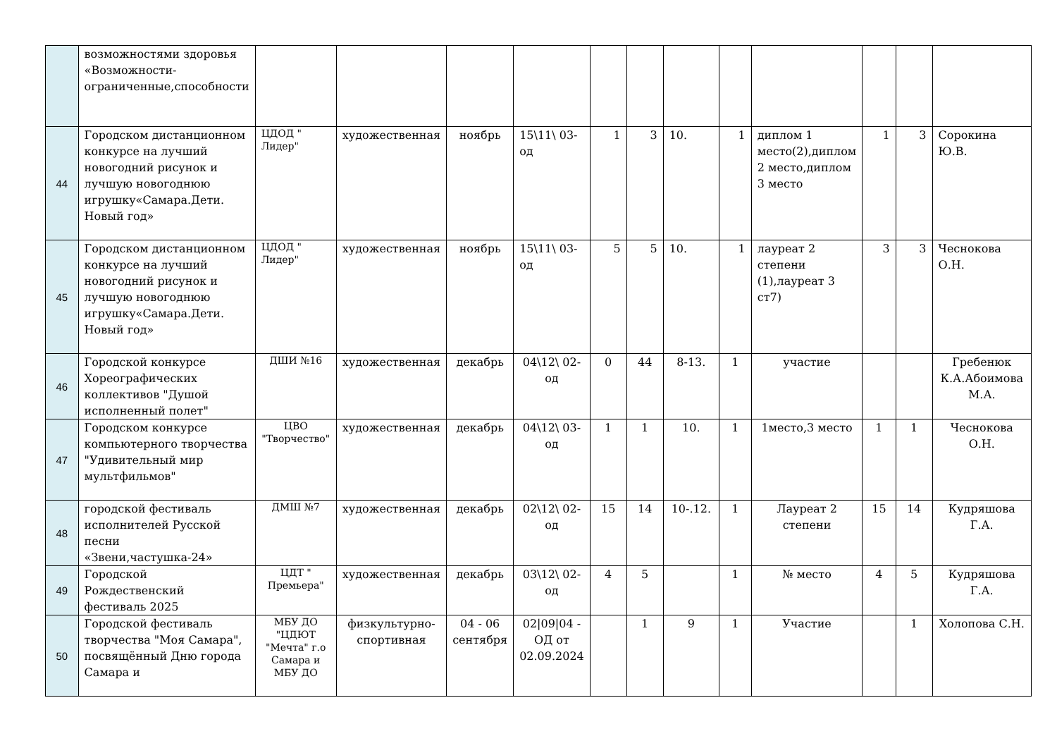| | возможностями здоровья «Возможности-ограниченные,способности | | | | | | | | | | | | |
| 44 | Городском дистанционном конкурсе на лучший новогодний рисунок и лучшую новогоднюю игрушку«Самара.Дети. Новый год» | ЦДОД " Лидер" | художественная | ноябрь | 15\11\ 03-од | 1 | 3 | 10. | 1 | диплом 1 место(2),диплом 2 место,диплом 3 место | 1 | 3 | Сорокина Ю.В. |
| 45 | Городском дистанционном конкурсе на лучший новогодний рисунок и лучшую новогоднюю игрушку«Самара.Дети. Новый год» | ЦДОД " Лидер" | художественная | ноябрь | 15\11\ 03-од | 5 | 5 | 10. | 1 | лауреат 2 степени (1),лауреат 3 ст7) | 3 | 3 | Чеснокова О.Н. |
| 46 | Городской конкурсе Хореографических коллективов "Душой исполненный полет" | ДШИ №16 | художественная | декабрь | 04\12\ 02-од | 0 | 44 | 8-13. | 1 | участие | | | Гребенюк К.А.Абоимова М.А. |
| 47 | Городском конкурсе компьютерного творчества "Удивительный мир мультфильмов" | ЦВО "Творчество" | художественная | декабрь | 04\12\ 03-од | 1 | 1 | 10. | 1 | 1место,3 место | 1 | 1 | Чеснокова О.Н. |
| 48 | городской фестиваль исполнителей Русской песни «Звени,частушка-24» | ДМШ №7 | художественная | декабрь | 02\12\ 02-од | 15 | 14 | 10-.12. | 1 | Лауреат 2 степени | 15 | 14 | Кудряшова Г.А. |
| 49 | Городской Рождественский фестиваль 2025 | ЦДТ " Премьера" | художественная | декабрь | 03\12\ 02-од | 4 | 5 | | 1 | № место | 4 | 5 | Кудряшова Г.А. |
| 50 | Городской фестиваль творчества "Моя Самара", посвящённый Дню города Самара и | МБУ ДО "ЦДЮТ "Мечта" г.о Самара и МБУ ДО | физкультурно-спортивная | 04 - 06 сентября | 02/09/04 - ОД от 02.09.2024 | | 1 | 9 | 1 | Участие | | 1 | Холопова С.Н. |